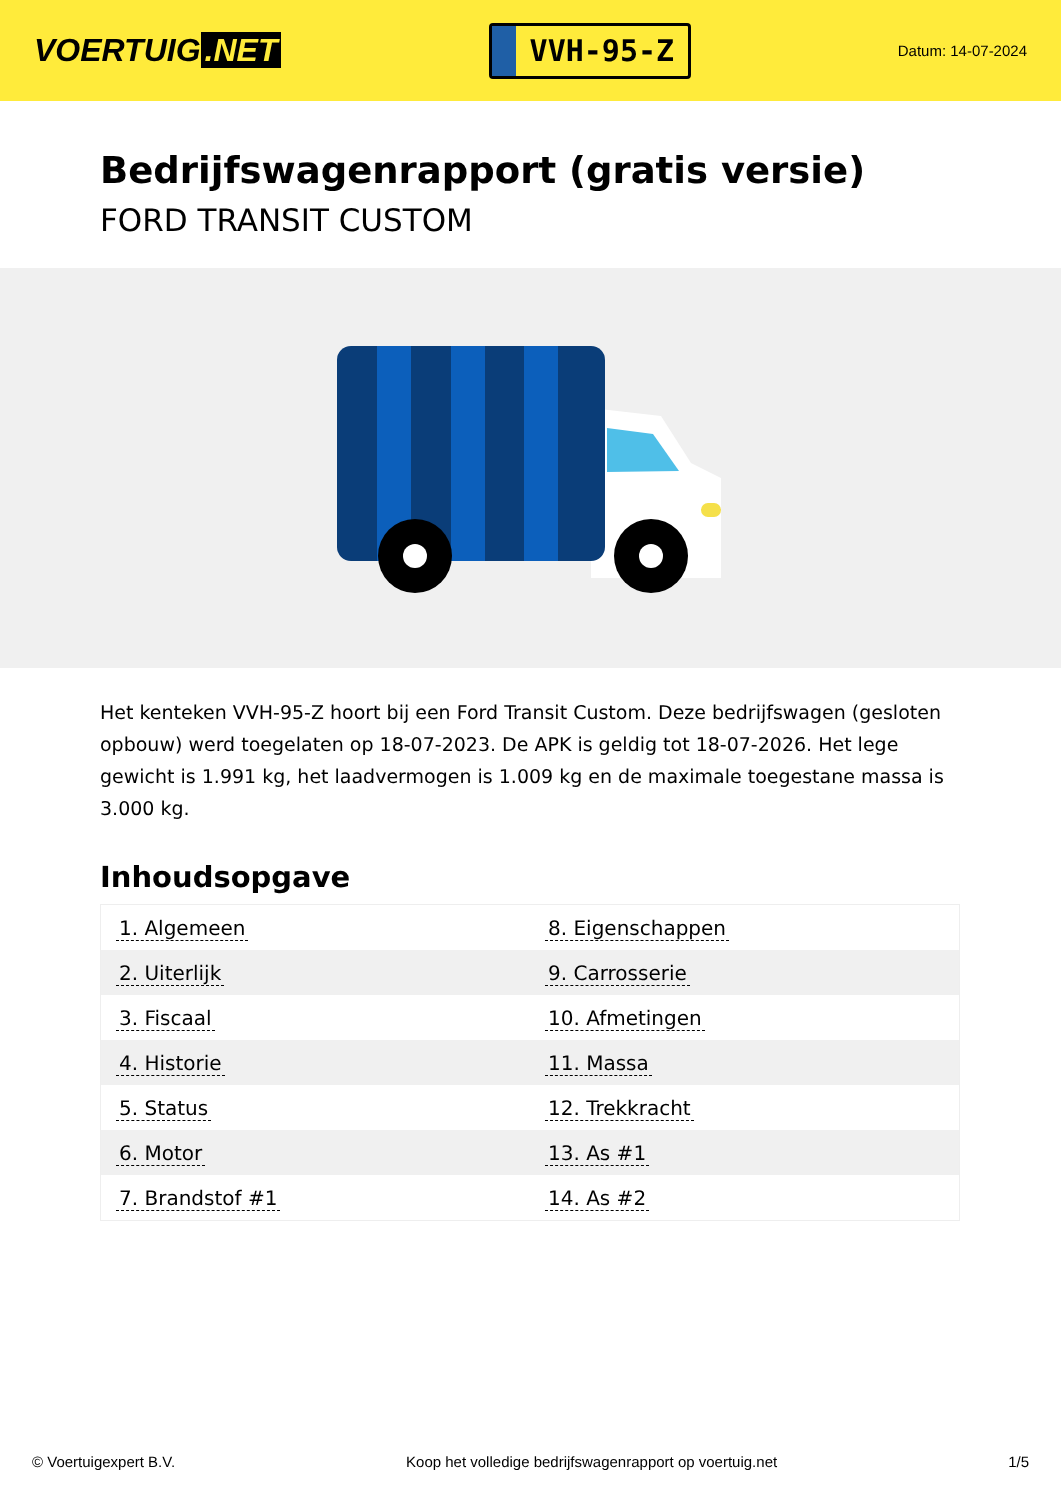VOERTUIG.NET
VVH-95-Z
Datum: 14-07-2024
Bedrijfswagenrapport (gratis versie)
FORD TRANSIT CUSTOM
Het kenteken VVH-95-Z hoort bij een Ford Transit Custom. Deze bedrijfswagen (gesloten opbouw) werd toegelaten op 18-07-2023. De APK is geldig tot 18-07-2026. Het lege gewicht is 1.991 kg, het laadvermogen is 1.009 kg en de maximale toegestane massa is 3.000 kg.
Inhoudsopgave
| 1. Algemeen | 8. Eigenschappen |
| 2. Uiterlijk | 9. Carrosserie |
| 3. Fiscaal | 10. Afmetingen |
| 4. Historie | 11. Massa |
| 5. Status | 12. Trekkracht |
| 6. Motor | 13. As #1 |
| 7. Brandstof #1 | 14. As #2 |
© Voertuigexpert B.V. Koop het volledige bedrijfswagenrapport op voertuig.net 1/5